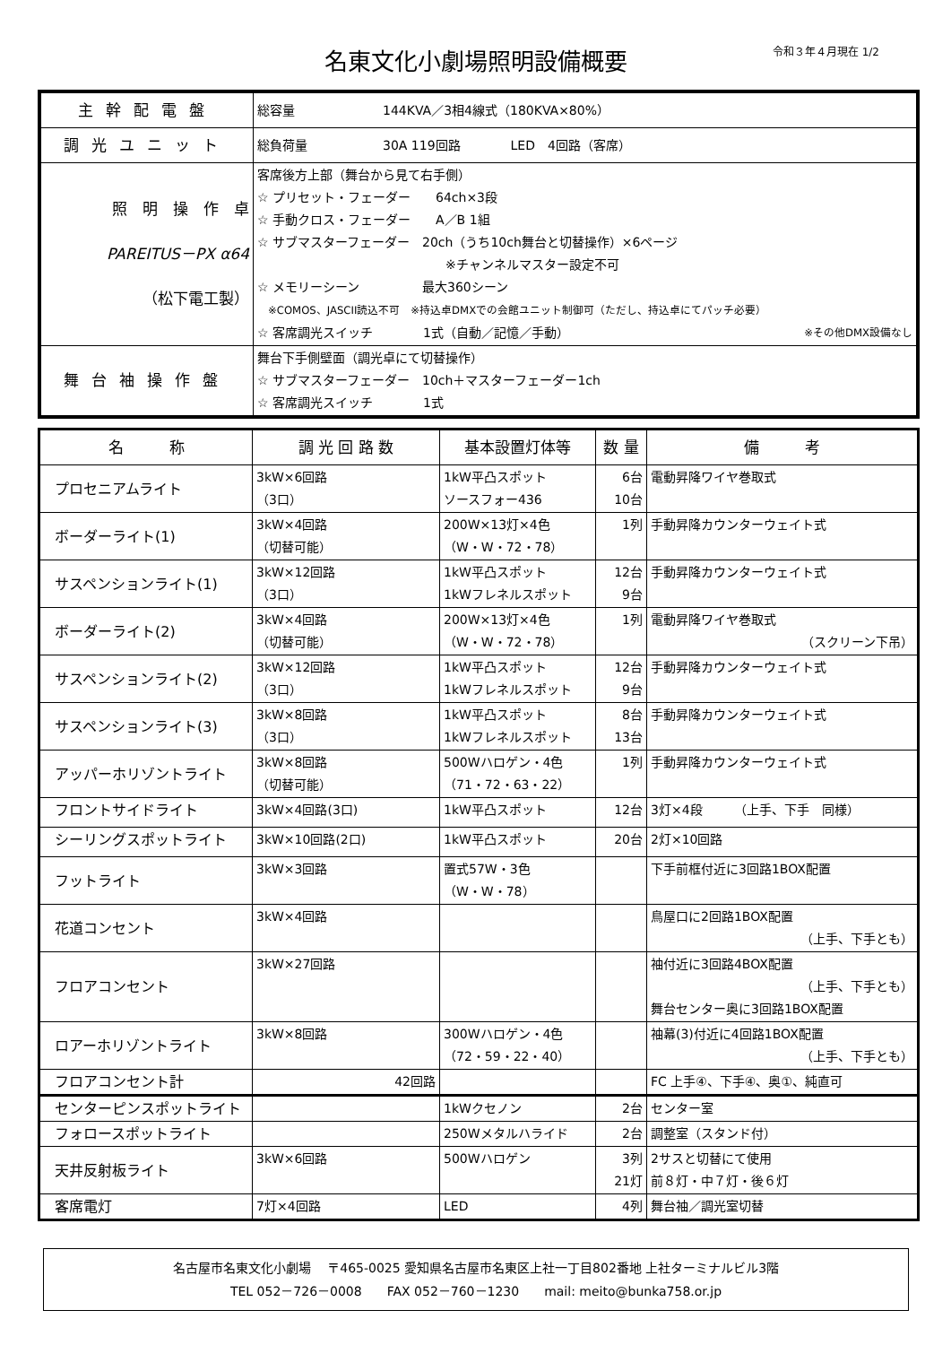名東文化小劇場照明設備概要
令和３年４月現在 1/2
| 主幹配電盤 | 総容量 144KVA／3相4線式（180KVA×80%） |
| 調光ユニット | 総負荷量 30A 119回路 LED 4回路（客席） |
| 照 明 操 作 卓 PAREITUS－PX α64 （松下電工製） | 客席後方上部（舞台から見て右手側） ☆ プリセット・フェーダー 64ch×3段 ☆ 手動クロス・フェーダー A／B 1組 ☆ サブマスターフェーダー 20ch（うち10ch舞台と切替操作）×6ページ ※チャンネルマスター設定不可 ☆ メモリーシーン 最大360シーン ※COMOS、JASCII読込不可 ※持込卓DMXでの会館ユニット制御可（ただし、持込卓にてパッチ必要） ☆ 客席調光スイッチ 1式（自動／記憶／手動） ※その他DMX設備なし |
| 舞台袖操作盤 | 舞台下手側壁面（調光卓にて切替操作） ☆ サブマスターフェーダー 10ch＋マスターフェーダー1ch ☆ 客席調光スイッチ 1式 |
| 名 称 | 調 光 回 路 数 | 基本設置灯体等 | 数 量 | 備 考 |
| --- | --- | --- | --- | --- |
| プロセニアムライト | 3kW×6回路 （3口） | 1kW平凸スポット ソースフォー436 | 6台 10台 | 電動昇降ワイヤ巻取式 |
| ボーダーライト(1) | 3kW×4回路 （切替可能） | 200W×13灯×4色 （W・W・72・78） | 1列 | 手動昇降カウンターウェイト式 |
| サスペンションライト(1) | 3kW×12回路 （3口） | 1kW平凸スポット 1kWフレネルスポット | 12台 9台 | 手動昇降カウンターウェイト式 |
| ボーダーライト(2) | 3kW×4回路 （切替可能） | 200W×13灯×4色 （W・W・72・78） | 1列 | 電動昇降ワイヤ巻取式 （スクリーン下吊） |
| サスペンションライト(2) | 3kW×12回路 （3口） | 1kW平凸スポット 1kWフレネルスポット | 12台 9台 | 手動昇降カウンターウェイト式 |
| サスペンションライト(3) | 3kW×8回路 （3口） | 1kW平凸スポット 1kWフレネルスポット | 8台 13台 | 手動昇降カウンターウェイト式 |
| アッパーホリゾントライト | 3kW×8回路 （切替可能） | 500Wハロゲン・4色 （71・72・63・22） | 1列 | 手動昇降カウンターウェイト式 |
| フロントサイドライト | 3kW×4回路(3口) | 1kW平凸スポット | 12台 | 3灯×4段 （上手、下手 同様） |
| シーリングスポットライト | 3kW×10回路(2口) | 1kW平凸スポット | 20台 | 2灯×10回路 |
| フットライト | 3kW×3回路 | 置式57W・3色 （W・W・78） | | 下手前框付近に3回路1BOX配置 |
| 花道コンセント | 3kW×4回路 | | | 鳥屋口に2回路1BOX配置 （上手、下手とも） |
| フロアコンセント | 3kW×27回路 | | | 袖付近に3回路4BOX配置 （上手、下手とも） 舞台センター奥に3回路1BOX配置 |
| ロアーホリゾントライト | 3kW×8回路 | 300Wハロゲン・4色 （72・59・22・40） | | 袖幕(3)付近に4回路1BOX配置 （上手、下手とも） |
| フロアコンセント計 | 42回路 | | | FC 上手④、下手④、奥①、純直可 |
| センターピンスポットライト | | 1kWクセノン | 2台 | センター室 |
| フォロースポットライト | | 250Wメタルハライド | 2台 | 調整室（スタンド付） |
| 天井反射板ライト | 3kW×6回路 | 500Wハロゲン | 3列 21灯 | 2サスと切替にて使用 前８灯・中７灯・後６灯 |
| 客席電灯 | 7灯×4回路 | LED | 4列 | 舞台袖／調光室切替 |
名古屋市名東文化小劇場　 〒465-0025 愛知県名古屋市名東区上社一丁目802番地 上社ターミナルビル3階
TEL 052－726－0008　　FAX 052－760－1230　　mail: meito@bunka758.or.jp